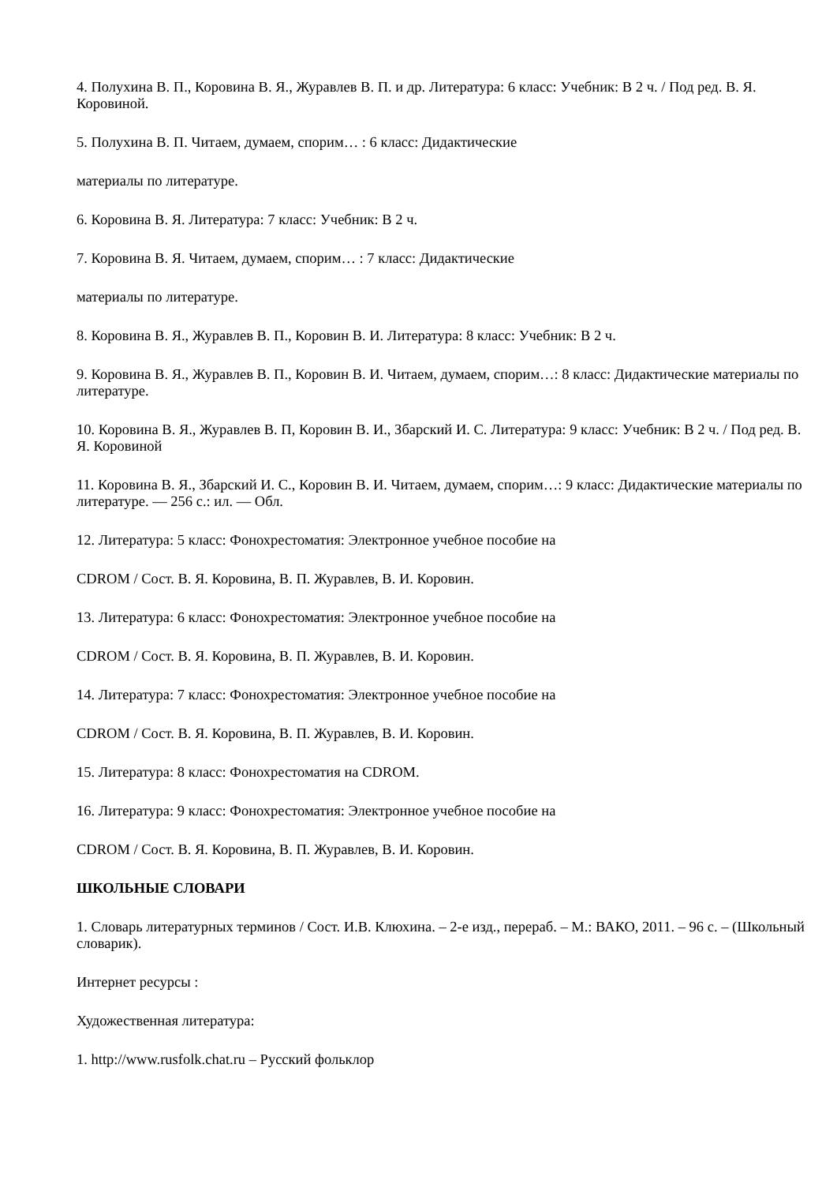4. Полухина В. П., Коровина В. Я., Журавлев В. П. и др. Литература: 6 класс: Учебник: В 2 ч. / Под ред. В. Я. Коровиной.
5. Полухина В. П. Читаем, думаем, спорим… : 6 класс: Дидактические
материалы по литературе.
6. Коровина В. Я. Литература: 7 класс: Учебник: В 2 ч.
7. Коровина В. Я. Читаем, думаем, спорим… : 7 класс: Дидактические
материалы по литературе.
8. Коровина В. Я., Журавлев В. П., Коровин В. И. Литература: 8 класс: Учебник: В 2 ч.
9. Коровина В. Я., Журавлев В. П., Коровин В. И. Читаем, думаем, спорим…: 8 класс: Дидактические материалы по литературе.
10. Коровина В. Я., Журавлев В. П, Коровин В. И., Збарский И. С. Литература: 9 класс: Учебник: В 2 ч. / Под ред. В. Я. Коровиной
11. Коровина В. Я., Збарский И. С., Коровин В. И. Читаем, думаем, спорим…: 9 класс: Дидактические материалы по литературе. — 256 с.: ил. — Обл.
12. Литература: 5 класс: Фонохрестоматия: Электронное учебное пособие на
CDROM / Сост. В. Я. Коровина, В. П. Журавлев, В. И. Коровин.
13. Литература: 6 класс: Фонохрестоматия: Электронное учебное пособие на
CDROM / Сост. В. Я. Коровина, В. П. Журавлев, В. И. Коровин.
14. Литература: 7 класс: Фонохрестоматия: Электронное учебное пособие на
CDROM / Сост. В. Я. Коровина, В. П. Журавлев, В. И. Коровин.
15. Литература: 8 класс: Фонохрестоматия на CDROM.
16. Литература: 9 класс: Фонохрестоматия: Электронное учебное пособие на
CDROM / Сост. В. Я. Коровина, В. П. Журавлев, В. И. Коровин.
ШКОЛЬНЫЕ СЛОВАРИ
1. Словарь литературных терминов / Сост. И.В. Клюхина. – 2-е изд., перераб. – М.: ВАКО, 2011. – 96 с. – (Школьный словарик).
Интернет ресурсы :
Художественная литература:
1. http://www.rusfolk.chat.ru – Русский фольклор